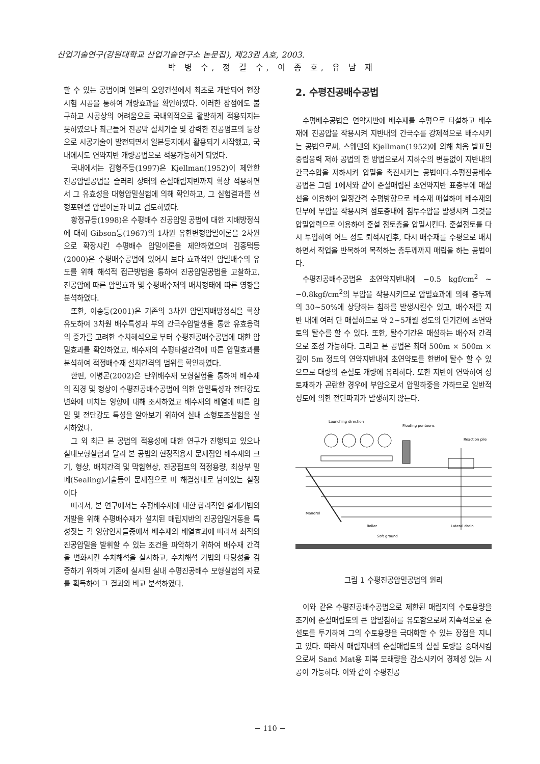산업기술연구(강원대학교 산업기술연구소 논문집), 제23권 A호, 2003.
박 병 수, 정 길 수, 이 종 호, 유 남 재
할 수 있는 공법이며 일본의 오양건설에서 최초로 개발되어 현장시험 시공을 통하여 개량효과를 확인하였다. 이러한 장점에도 불구하고 시공상의 어려움으로 국내외적으로 활발하게 적용되지는 못하였으나 최근들어 진공막 설치기술 및 강력한 진공펌프의 등장으로 시공기술이 발전되면서 일본등지에서 활용되기 시작했고, 국내에서도 연약지반 개량공법으로 적용가능하게 되었다.
국내에서는 김형주등(1997)은 Kjellman(1952)이 제안한 진공압밀공법을 슬러리 상태의 준설매립지반까지 확장 적용하면서 그 유효성을 대형압밀실험에 의해 확인하고, 그 실험결과를 선형포텐셜 압밀이론과 비교 검토하였다.
황정규등(1998)은 수평배수 진공압밀 공법에 대한 지배방정식에 대해 Gibson등(1967)의 1차원 유한변형압밀이론을 2차원으로 확장시킨 수평배수 압밀이론을 제안하였으며 김홍택등(2000)은 수평배수공법에 있어서 보다 효과적인 압밀배수의 유도를 위해 해석적 접근방법을 통하여 진공압밀공법을 고찰하고, 진공압에 따른 압밀효과 및 수평배수재의 배치형태에 따른 영향을 분석하였다.
또한, 이송등(2001)은 기존의 3차원 압밀지배방정식을 확장 유도하여 3차원 배수특성과 부의 간극수압발생을 통한 유효응력의 증가를 고려한 수치해석으로 부터 수평진공배수공법에 대한 압밀효과를 확인하였고, 배수재의 수평타설간격에 따른 압밀효과를 분석하여 적정배수재 설치간격의 범위를 확인하였다.
한편, 이병곤(2002)은 단위배수재 모형실험을 통하여 배수재의 직경 및 형상이 수평진공배수공법에 의한 압밀특성과 전단강도 변화에 미치는 영향에 대해 조사하였고 배수재의 배열에 따른 압밀 및 전단강도 특성을 알아보기 위하여 실내 소형토조실험을 실시하였다.
그 외 최근 본 공법의 적용성에 대한 연구가 진행되고 있으나 실내모형실험과 달리 본 공법의 현장적용시 문제점인 배수재의 크기, 형상, 배치간격 및 막힘현상, 진공펌프의 적정용량, 최상부 밀폐(Sealing)기술등이 문제점으로 미 해결상태로 남아있는 실정이다
따라서, 본 연구에서는 수평배수재에 대한 합리적인 설계기법의 개발을 위해 수평배수재가 설치된 매립지반의 진공압밀거동을 특성짓는 각 영향인자들중에서 배수재의 배열효과에 따라서 최적의 진공압밀을 발휘할 수 있는 조건을 파악하기 위하여 배수재 간격을 변화시킨 수치해석을 실시하고, 수치해석 기법의 타당성을 검증하기 위하여 기존에 실시된 실내 수평진공배수 모형실험의 자료를 획득하여 그 결과와 비교 분석하였다.
2. 수평진공배수공법
수평배수공법은 연약지반에 배수재를 수평으로 타설하고 배수재에 진공압을 작용시켜 지반내의 간극수를 강제적으로 배수시키는 공법으로써, 스웨덴의 Kjellman(1952)에 의해 처음 발표된 중립응력 저하 공법의 한 방법으로서 지하수의 변동없이 지반내의 간극수압을 저하시켜 압밀을 촉진시키는 공법이다.수평진공배수 공법은 그림 1에서와 같이 준설매립된 초연약지반 표층부에 매설선을 이용하여 일정간격 수평방향으로 배수재 매설하여 배수재의 단부에 부압을 작용시켜 점토층내에 침투수압을 발생시켜 그것을 압밀압력으로 이용하여 준설 점토층을 압밀시킨다. 준설점토를 다시 투입하여 어느 정도 퇴적시킨후, 다시 배수재를 수평으로 배치하면서 작업을 반복하여 목적하는 층두께까지 매립을 하는 공법이다.
수평진공배수공법은 초연약지반내에 −0.5 kgf/cm<sup>2</sup> ∼ −0.8kgf/cm<sup>2</sup>의 부압을 작용시키므로 압밀효과에 의해 층두께의 30∼50%에 상당하는 침하를 발생시킬수 있고, 배수재를 지반 내에 여러 단 매설하므로 약 2∼5개월 정도의 단기간에 초연약토의 탈수를 할 수 있다. 또한, 탈수기간은 매설하는 배수재 간격으로 조정 가능하다. 그리고 본 공법은 최대 500m × 500m × 깊이 5m 정도의 연약지반내에 초연약토를 한번에 탈수 할 수 있으므로 대량의 준설토 개량에 유리하다. 또한 지반이 연약하여 성토재하가 곤란한 경우에 부압으로서 압밀하중을 가하므로 일반적 성토에 의한 전단파괴가 발생하지 않는다.
Launching direction
Floating pontoons
Reaction pile
Mandrel
Roller
Lateral drain
Soft ground
그림 1 수평진공압밀공법의 원리
이와 같은 수평진공배수공법으로 제한된 매립지의 수토용량을 조기에 준설매립토의 큰 압밀침하를 유도함으로써 지속적으로 준설토를 투기하여 그의 수토용량을 극대화할 수 있는 장점을 지니고 있다. 따라서 매립지내의 준설매립토의 실질 토량을 증대시킴으로써 Sand Mat용 피복 모래량을 감소시키어 경제성 있는 시공이 가능하다. 이와 같이 수평진공
− 110 −